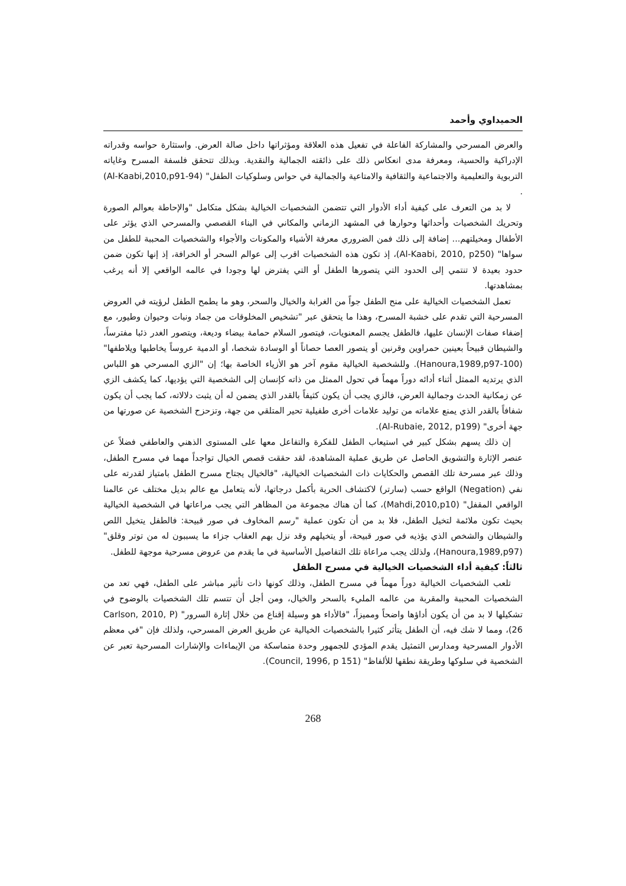الحميداوي وأحمد
والعرض المسرحي والمشاركة الفاعلة في تفعيل هذه العلاقة ومؤثراتها داخل صالة العرض. واستثارة حواسه وقدراته الإدراكية والحسية، ومعرفة مدى انعكاس ذلك على ذائقته الجمالية والنقدية. وبذلك تتحقق فلسفة المسرح وغاياته التربوية والتعليمية والاجتماعية والثقافية والامتاعية والجمالية في حواس وسلوكيات الطفل" (Al-Kaabi,2010,p91-94) .
لا بد من التعرف على كيفية أداء الأدوار التي تتضمن الشخصيات الخيالية بشكل متكامل "والإحاطة بعوالم الصورة وتحريك الشخصيات وأحداثها وحوارها في المشهد الزماني والمكاني في البناء القصصي والمسرحي الذي يؤثر على الأطفال ومخيلتهم... إضافة إلى ذلك فمن الضروري معرفة الأشياء والمكونات والأجواء والشخصيات المحببة للطفل من سواها" (Al-Kaabi, 2010, p250)، إذ تكون هذه الشخصيات اقرب إلى عوالم السحر أو الخرافة، إذ إنها تكون ضمن حدود بعيدة لا تنتمي إلى الحدود التي يتصورها الطفل أو التي يفترض لها وجودا في عالمه الواقعي إلا أنه يرغب بمشاهدتها.
تعمل الشخصيات الخيالية على منح الطفل جواً من الغرابة والخيال والسحر، وهو ما يطمح الطفل لرؤيته في العروض المسرحية التي تقدم على خشبة المسرح، وهذا ما يتحقق عبر "تشخيص المخلوقات من جماد ونبات وحيوان وطيور، مع إضفاء صفات الإنسان عليها، فالطفل يجسم المعنويات، فيتصور السلام حمامة بيضاء وديعة، ويتصور الغدر ذئبا مفترساً، والشيطان قبيحاً بعينين حمراوين وقرنين أو يتصور العصا حصاناً أو الوسادة شخصا، أو الدمية عروساً يخاطبها ويلاطفها" (Hanoura,1989,p97-100). وللشخصية الخيالية مقوم آخر هو الأزياء الخاصة بها؛ إن "الزي المسرحي هو اللباس الذي يرتديه الممثل أثناء أدائه دوراً مهماً في تحول الممثل من ذاته كإنسان إلى الشخصية التي يؤديها، كما يكشف الزي عن زمكانية الحدث وجمالية العرض، فالزي يجب أن يكون كثيفاً بالقدر الذي يضمن له أن يثبت دلالاته، كما يجب أن يكون شفافاً بالقدر الذي يمنع علاماته من توليد علامات أخرى طفيلية تحير المتلقي من جهة، وتزحزح الشخصية عن صورتها من جهة أخرى" (Al-Rubaie, 2012, p199).
إن ذلك يسهم بشكل كبير في استيعاب الطفل للفكرة والتفاعل معها على المستوى الذهني والعاطفي فضلاً عن عنصر الإثارة والتشويق الحاصل عن طريق عملية المشاهدة، لقد حققت قصص الخيال تواجداً مهما في مسرح الطفل، وذلك عبر مسرحة تلك القصص والحكايات ذات الشخصيات الخيالية، "فالخيال يجتاح مسرح الطفل بامتياز لقدرته على نفي (Negation) الواقع حسب (سارتر) لاكتشاف الحرية بأكمل درجاتها، لأنه يتعامل مع عالم بديل مختلف عن عالمنا الواقعي المقفل" (Mahdi,2010,p10)، كما أن هناك مجموعة من المظاهر التي يجب مراعاتها في الشخصية الخيالية بحيث تكون ملائمة لتخيل الطفل، فلا بد من أن تكون عملية "رسم المخاوف في صور قبيحة: فالطفل يتخيل اللص والشيطان والشخص الذي يؤذيه في صور قبيحة، أو يتخيلهم وقد نزل بهم العقاب جزاء ما يسببون له من توتر وقلق" (Hanoura,1989,p97)، ولذلك يجب مراعاة تلك التفاصيل الأساسية في ما يقدم من عروض مسرحية موجهة للطفل.
ثالثاً: كيفية أداء الشخصيات الخيالية في مسرح الطفل
تلعب الشخصيات الخيالية دوراً مهماً في مسرح الطفل، وذلك كونها ذات تأثير مباشر على الطفل، فهي تعد من الشخصيات المحببة والمقربة من عالمه المليء بالسحر والخيال، ومن أجل أن تتسم تلك الشخصيات بالوضوح في تشكيلها لا بد من أن يكون أداؤها واضحاً ومميزاً، "فالأداء هو وسيلة إقناع من خلال إثارة السرور" (Carlson, 2010, P 26)، ومما لا شك فيه، أن الطفل يتأثر كثيرا بالشخصيات الخيالية عن طريق العرض المسرحي، ولذلك فإن "في معظم الأدوار المسرحية ومدارس التمثيل يقدم المؤدي للجمهور وحدة متماسكة من الإيماءات والإشارات المسرحية تعبر عن الشخصية في سلوكها وطريقة نطقها للألفاظ" (Council, 1996, p 151).
268